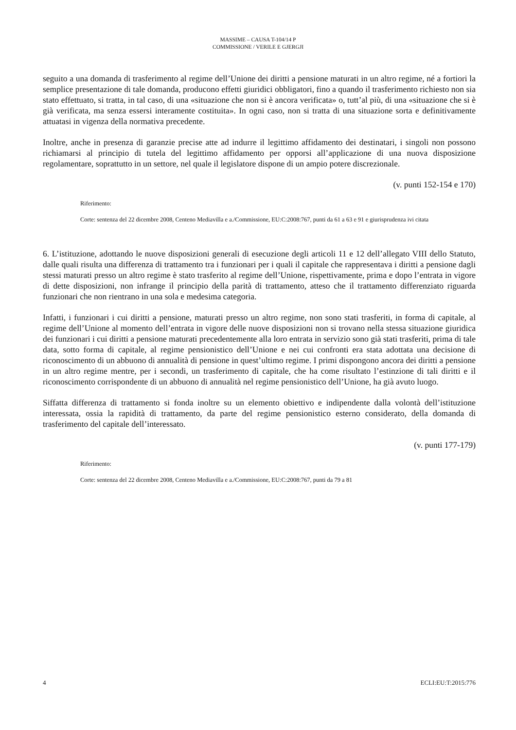MASSIME – CAUSA T-104/14 P
COMMISSIONE / VERILE E GJERGJI
seguito a una domanda di trasferimento al regime dell’Unione dei diritti a pensione maturati in un altro regime, né a fortiori la semplice presentazione di tale domanda, producono effetti giuridici obbligatori, fino a quando il trasferimento richiesto non sia stato effettuato, si tratta, in tal caso, di una «situazione che non si è ancora verificata» o, tutt’al più, di una «situazione che si è già verificata, ma senza essersi interamente costituita». In ogni caso, non si tratta di una situazione sorta e definitivamente attuatasi in vigenza della normativa precedente.
Inoltre, anche in presenza di garanzie precise atte ad indurre il legittimo affidamento dei destinatari, i singoli non possono richiamarsi al principio di tutela del legittimo affidamento per opporsi all’applicazione di una nuova disposizione regolamentare, soprattutto in un settore, nel quale il legislatore dispone di un ampio potere discrezionale.
(v. punti 152-154 e 170)
Riferimento:
Corte: sentenza del 22 dicembre 2008, Centeno Mediavilla e a./Commissione, EU:C:2008:767, punti da 61 a 63 e 91 e giurisprudenza ivi citata
6. L’istituzione, adottando le nuove disposizioni generali di esecuzione degli articoli 11 e 12 dell’allegato VIII dello Statuto, dalle quali risulta una differenza di trattamento tra i funzionari per i quali il capitale che rappresentava i diritti a pensione dagli stessi maturati presso un altro regime è stato trasferito al regime dell’Unione, rispettivamente, prima e dopo l’entrata in vigore di dette disposizioni, non infrange il principio della parità di trattamento, atteso che il trattamento differenziato riguarda funzionari che non rientrano in una sola e medesima categoria.
Infatti, i funzionari i cui diritti a pensione, maturati presso un altro regime, non sono stati trasferiti, in forma di capitale, al regime dell’Unione al momento dell’entrata in vigore delle nuove disposizioni non si trovano nella stessa situazione giuridica dei funzionari i cui diritti a pensione maturati precedentemente alla loro entrata in servizio sono già stati trasferiti, prima di tale data, sotto forma di capitale, al regime pensionistico dell’Unione e nei cui confronti era stata adottata una decisione di riconoscimento di un abbuono di annualità di pensione in quest’ultimo regime. I primi dispongono ancora dei diritti a pensione in un altro regime mentre, per i secondi, un trasferimento di capitale, che ha come risultato l’estinzione di tali diritti e il riconoscimento corrispondente di un abbuono di annualità nel regime pensionistico dell’Unione, ha già avuto luogo.
Siffatta differenza di trattamento si fonda inoltre su un elemento obiettivo e indipendente dalla volontà dell’istituzione interessata, ossia la rapidità di trattamento, da parte del regime pensionistico esterno considerato, della domanda di trasferimento del capitale dell’interessato.
(v. punti 177-179)
Riferimento:
Corte: sentenza del 22 dicembre 2008, Centeno Mediavilla e a./Commissione, EU:C:2008:767, punti da 79 a 81
4 ECLI:EU:T:2015:776